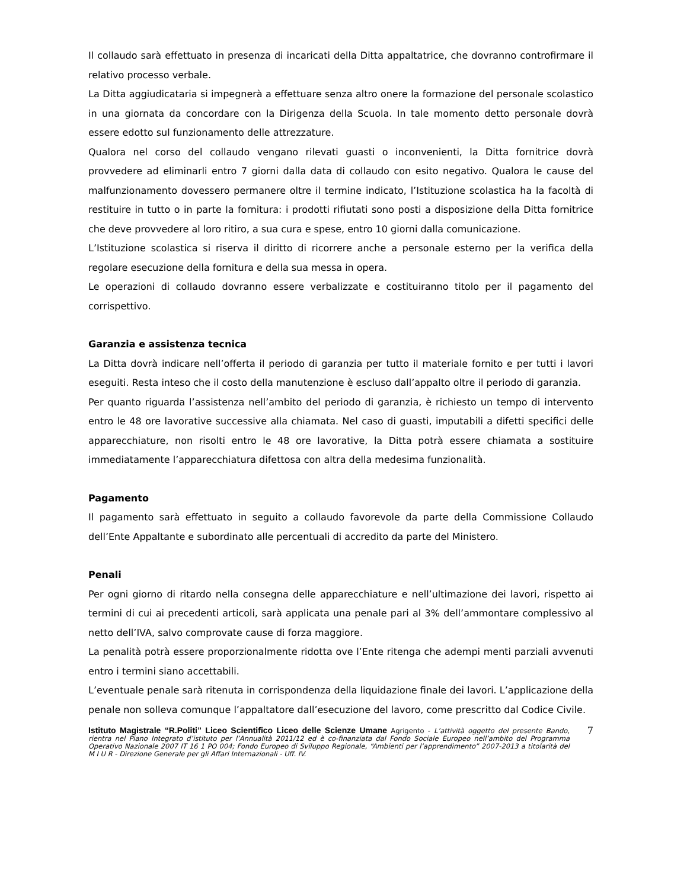Il collaudo sarà effettuato in presenza di incaricati della Ditta appaltatrice, che dovranno controfirmare il relativo processo verbale.
La Ditta aggiudicataria si impegnerà a effettuare senza altro onere la formazione del personale scolastico in una giornata da concordare con la Dirigenza della Scuola. In tale momento detto personale dovrà essere edotto sul funzionamento delle attrezzature.
Qualora nel corso del collaudo vengano rilevati guasti o inconvenienti, la Ditta fornitrice dovrà provvedere ad eliminarli entro 7 giorni dalla data di collaudo con esito negativo. Qualora le cause del malfunzionamento dovessero permanere oltre il termine indicato, l’Istituzione scolastica ha la facoltà di restituire in tutto o in parte la fornitura: i prodotti rifiutati sono posti a disposizione della Ditta fornitrice che deve provvedere al loro ritiro, a sua cura e spese, entro 10 giorni dalla comunicazione.
L’Istituzione scolastica si riserva il diritto di ricorrere anche a personale esterno per la verifica della regolare esecuzione della fornitura e della sua messa in opera.
Le operazioni di collaudo dovranno essere verbalizzate e costituiranno titolo per il pagamento del corrispettivo.
Garanzia e assistenza tecnica
La Ditta dovrà indicare nell’offerta il periodo di garanzia per tutto il materiale fornito e per tutti i lavori eseguiti. Resta inteso che il costo della manutenzione è escluso dall’appalto oltre il periodo di garanzia.
Per quanto riguarda l’assistenza nell’ambito del periodo di garanzia, è richiesto un tempo di intervento entro le 48 ore lavorative successive alla chiamata. Nel caso di guasti, imputabili a difetti specifici delle apparecchiature, non risolti entro le 48 ore lavorative, la Ditta potrà essere chiamata a sostituire immediatamente l’apparecchiatura difettosa con altra della medesima funzionalità.
Pagamento
Il pagamento sarà effettuato in seguito a collaudo favorevole da parte della Commissione Collaudo dell’Ente Appaltante e subordinato alle percentuali di accredito da parte del Ministero.
Penali
Per ogni giorno di ritardo nella consegna delle apparecchiature e nell’ultimazione dei lavori, rispetto ai termini di cui ai precedenti articoli, sarà applicata una penale pari al 3% dell’ammontare complessivo al netto dell’IVA, salvo comprovate cause di forza maggiore.
La penalità potrà essere proporzionalmente ridotta ove l’Ente ritenga che adempi menti parziali avvenuti entro i termini siano accettabili.
L’eventuale penale sarà ritenuta in corrispondenza della liquidazione finale dei lavori. L’applicazione della penale non solleva comunque l’appaltatore dall’esecuzione del lavoro, come prescritto dal Codice Civile.
Istituto Magistrale “R.Politi” Liceo Scientifico Liceo delle Scienze Umane Agrigento - L’attività oggetto del presente Bando, rientra nel Piano Integrato d’istituto per l’Annualità 2011/12 ed è co-finanziata dal Fondo Sociale Europeo nell’ambito del Programma Operativo Nazionale 2007 IT 16 1 PO 004; Fondo Europeo di Sviluppo Regionale, “Ambienti per l’apprendimento” 2007-2013 a titolarità del M I U R - Direzione Generale per gli Affari Internazionali - Uff. IV.
7